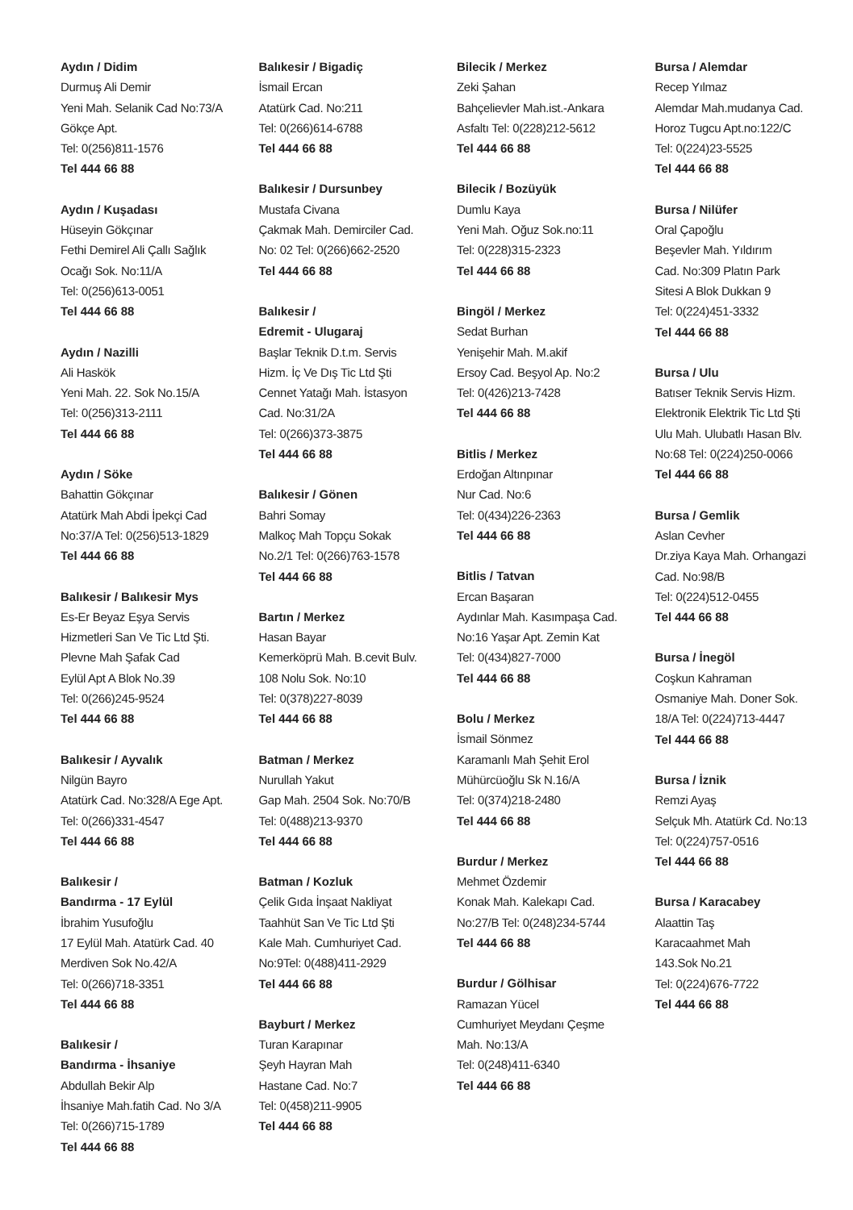Aydın / Didim
Durmuş Ali Demir
Yeni Mah. Selanik Cad No:73/A
Gökçe Apt.
Tel: 0(256)811-1576
Tel 444 66 88
Aydın / Kuşadası
Hüseyin Gökçınar
Fethi Demirel Ali Çallı Sağlık
Ocağı Sok. No:11/A
Tel: 0(256)613-0051
Tel 444 66 88
Aydın / Nazilli
Ali Haskök
Yeni Mah. 22. Sok No.15/A
Tel: 0(256)313-2111
Tel 444 66 88
Aydın / Söke
Bahattin Gökçınar
Atatürk Mah Abdi İpekçi Cad
No:37/A Tel: 0(256)513-1829
Tel 444 66 88
Balıkesir / Balıkesir Mys
Es-Er Beyaz Eşya Servis
Hizmetleri San Ve Tic Ltd Şti.
Plevne Mah Şafak Cad
Eylül Apt A Blok No.39
Tel: 0(266)245-9524
Tel 444 66 88
Balıkesir / Ayvalık
Nilgün Bayro
Atatürk Cad. No:328/A Ege Apt.
Tel: 0(266)331-4547
Tel 444 66 88
Balıkesir /
Bandırma - 17 Eylül
İbrahim Yusufoğlu
17 Eylül Mah. Atatürk Cad. 40
Merdiven Sok No.42/A
Tel: 0(266)718-3351
Tel 444 66 88
Balıkesir /
Bandırma - İhsaniye
Abdullah Bekir Alp
İhsaniye Mah.fatih Cad. No 3/A
Tel: 0(266)715-1789
Tel 444 66 88
Balıkesir / Bigadiç
İsmail Ercan
Atatürk Cad. No:211
Tel: 0(266)614-6788
Tel 444 66 88
Balıkesir / Dursunbey
Mustafa Civana
Çakmak Mah. Demirciler Cad.
No: 02 Tel: 0(266)662-2520
Tel 444 66 88
Balıkesir /
Edremit - Ulugaraj
Başlar Teknik D.t.m. Servis
Hizm. İç Ve Dış Tic Ltd Şti
Cennet Yatağı Mah. İstasyon
Cad. No:31/2A
Tel: 0(266)373-3875
Tel 444 66 88
Balıkesir / Gönen
Bahri Somay
Malkoç Mah Topçu Sokak
No.2/1 Tel: 0(266)763-1578
Tel 444 66 88
Bartın / Merkez
Hasan Bayar
Kemerköprü Mah. B.cevit Bulv.
108 Nolu Sok. No:10
Tel: 0(378)227-8039
Tel 444 66 88
Batman / Merkez
Nurullah Yakut
Gap Mah. 2504 Sok. No:70/B
Tel: 0(488)213-9370
Tel 444 66 88
Batman / Kozluk
Çelik Gıda İnşaat Nakliyat
Taahhüt San Ve Tic Ltd Şti
Kale Mah. Cumhuriyet Cad.
No:9Tel: 0(488)411-2929
Tel 444 66 88
Bayburt / Merkez
Turan Karapınar
Şeyh Hayran Mah
Hastane Cad. No:7
Tel: 0(458)211-9905
Tel 444 66 88
Bilecik / Merkez
Zeki Şahan
Bahçelievler Mah.ist.-Ankara
Asfaltı Tel: 0(228)212-5612
Tel 444 66 88
Bilecik / Bozüyük
Dumlu Kaya
Yeni Mah. Oğuz Sok.no:11
Tel: 0(228)315-2323
Tel 444 66 88
Bingöl / Merkez
Sedat Burhan
Yenişehir Mah. M.akif
Ersoy Cad. Beşyol Ap. No:2
Tel: 0(426)213-7428
Tel 444 66 88
Bitlis / Merkez
Erdoğan Altınpınar
Nur Cad. No:6
Tel: 0(434)226-2363
Tel 444 66 88
Bitlis / Tatvan
Ercan Başaran
Aydınlar Mah. Kasımpaşa Cad.
No:16 Yaşar Apt. Zemin Kat
Tel: 0(434)827-7000
Tel 444 66 88
Bolu / Merkez
İsmail Sönmez
Karamanlı Mah Şehit Erol
Mühürcüoğlu Sk N.16/A
Tel: 0(374)218-2480
Tel 444 66 88
Burdur / Merkez
Mehmet Özdemir
Konak Mah. Kalekapı Cad.
No:27/B Tel: 0(248)234-5744
Tel 444 66 88
Burdur / Gölhisar
Ramazan Yücel
Cumhuriyet Meydanı Çeşme
Mah. No:13/A
Tel: 0(248)411-6340
Tel 444 66 88
Bursa / Alemdar
Recep Yılmaz
Alemdar Mah.mudanya Cad.
Horoz Tugcu Apt.no:122/C
Tel: 0(224)23-5525
Tel 444 66 88
Bursa / Nilüfer
Oral Çapoğlu
Beşevler Mah. Yıldırım
Cad. No:309 Platın Park
Sitesi A Blok Dukkan 9
Tel: 0(224)451-3332
Tel 444 66 88
Bursa / Ulu
Batıser Teknik Servis Hizm.
Elektronik Elektrik Tic Ltd Şti
Ulu Mah. Ulubatlı Hasan Blv.
No:68 Tel: 0(224)250-0066
Tel 444 66 88
Bursa / Gemlik
Aslan Cevher
Dr.ziya Kaya Mah. Orhangazi
Cad. No:98/B
Tel: 0(224)512-0455
Tel 444 66 88
Bursa / İnegöl
Coşkun Kahraman
Osmaniye Mah. Doner Sok.
18/A Tel: 0(224)713-4447
Tel 444 66 88
Bursa / İznik
Remzi Ayaş
Selçuk Mh. Atatürk Cd. No:13
Tel: 0(224)757-0516
Tel 444 66 88
Bursa / Karacabey
Alaattin Taş
Karacaahmet Mah
143.Sok No.21
Tel: 0(224)676-7722
Tel 444 66 88